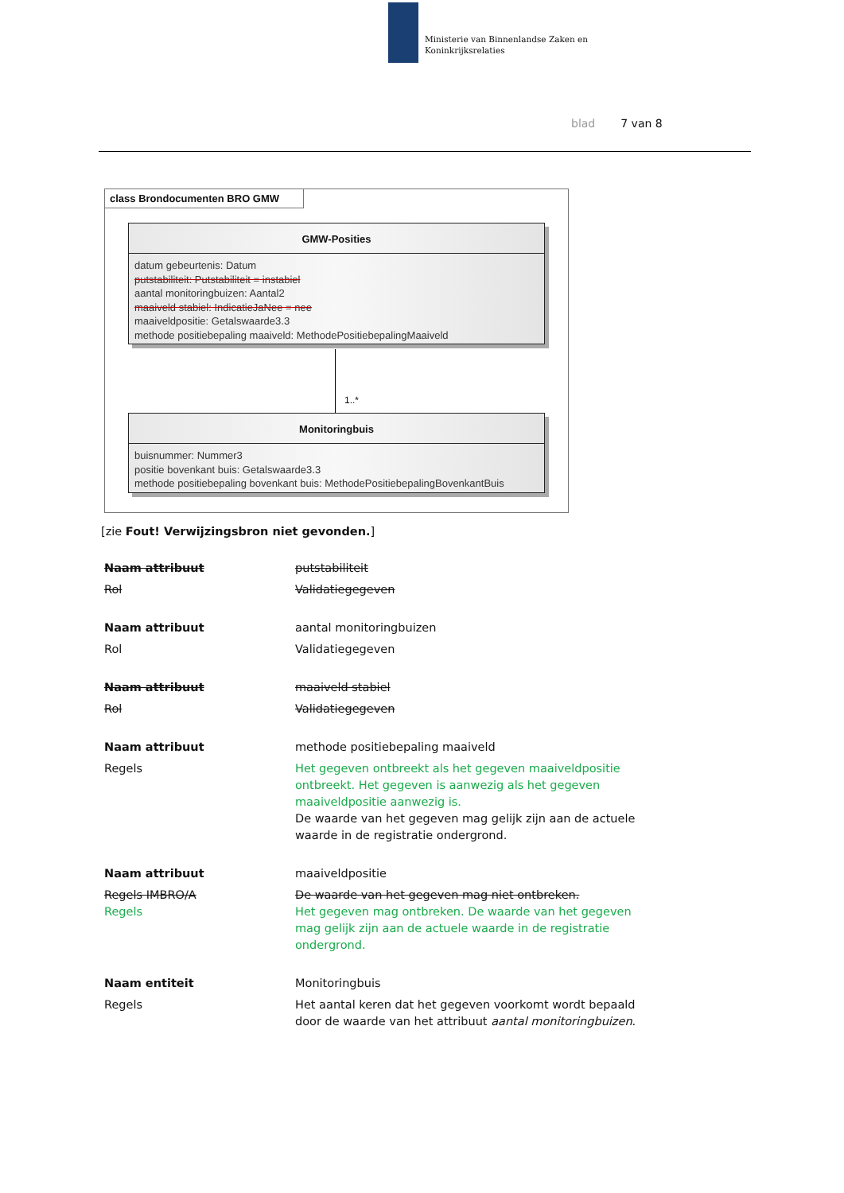Ministerie van Binnenlandse Zaken en
Koninkrijksrelaties
blad 7 van 8
class Brondocumenten BRO GMW
GMW-Posities
datum gebeurtenis: Datum
putstabiliteit: Putstabiliteit = instabiel
aantal monitoringbuizen: Aantal2
maaiveld stabiel: IndicatieJaNee = nee
maaiveldpositie: Getalswaarde3.3
methode positiebepaling maaiveld: MethodePositiebepalingMaaiveld
1..*
Monitoringbuis
buisnummer: Nummer3
positie bovenkant buis: Getalswaarde3.3
methode positiebepaling bovenkant buis: MethodePositiebepalingBovenkantBuis
[zie Fout! Verwijzingsbron niet gevonden.]
| Naam attribuut | putstabiliteit |
| Rol | Validatiegegeven |
| Naam attribuut | aantal monitoringbuizen |
| Rol | Validatiegegeven |
| Naam attribuut | maaiveld stabiel |
| Rol | Validatiegegeven |
| Naam attribuut | methode positiebepaling maaiveld |
| Regels | Het gegeven ontbreekt als het gegeven maaiveldpositie ontbreekt. Het gegeven is aanwezig als het gegeven maaiveldpositie aanwezig is. De waarde van het gegeven mag gelijk zijn aan de actuele waarde in de registratie ondergrond. |
| Naam attribuut | maaiveldpositie |
| Regels IMBRO/A Regels | De waarde van het gegeven mag niet ontbreken. Het gegeven mag ontbreken. De waarde van het gegeven mag gelijk zijn aan de actuele waarde in de registratie ondergrond. |
| Naam entiteit | Monitoringbuis |
| Regels | Het aantal keren dat het gegeven voorkomt wordt bepaald door de waarde van het attribuut aantal monitoringbuizen . |